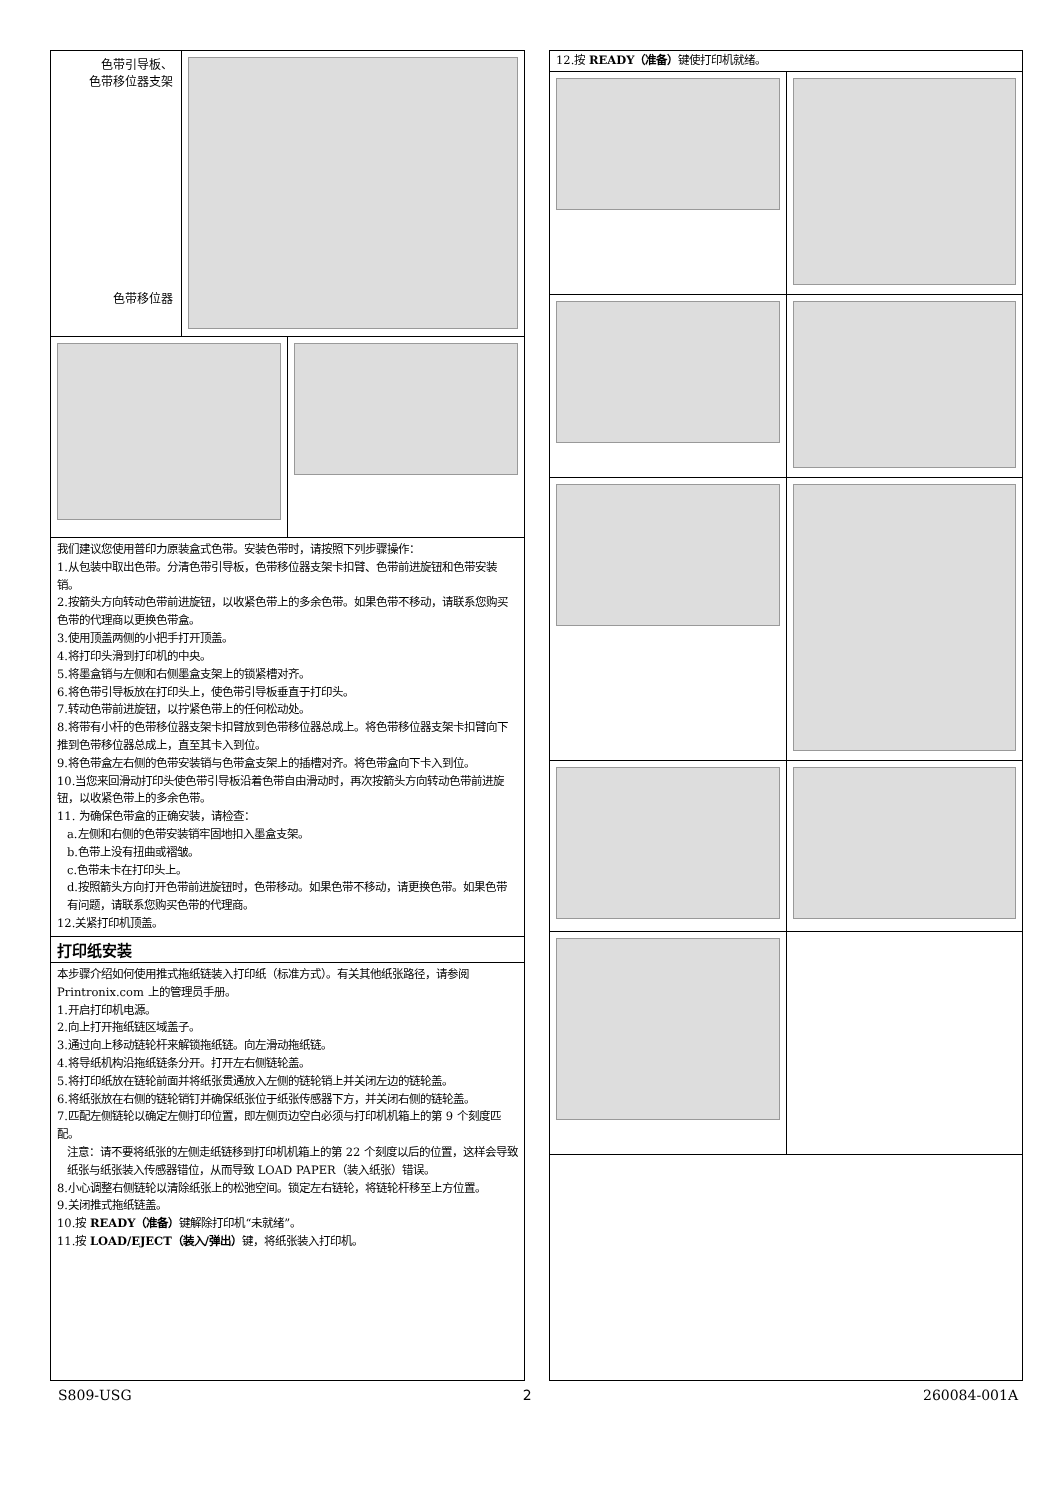色带引导板、
色带移位器支架
色带移位器
我们建议您使用普印力原装盒式色带。安装色带时，请按照下列步骤操作：
1.从包装中取出色带。分清色带引导板，色带移位器支架卡扣臂、色带前进旋钮和色带安装销。
2.按箭头方向转动色带前进旋钮，以收紧色带上的多余色带。如果色带不移动，请联系您购买色带的代理商以更换色带盒。
3.使用顶盖两侧的小把手打开顶盖。
4.将打印头滑到打印机的中央。
5.将墨盒销与左侧和右侧墨盒支架上的锁紧槽对齐。
6.将色带引导板放在打印头上，使色带引导板垂直于打印头。
7.转动色带前进旋钮，以拧紧色带上的任何松动处。
8.将带有小杆的色带移位器支架卡扣臂放到色带移位器总成上。将色带移位器支架卡扣臂向下推到色带移位器总成上，直至其卡入到位。
9.将色带盒左右侧的色带安装销与色带盒支架上的插槽对齐。将色带盒向下卡入到位。
10.当您来回滑动打印头使色带引导板沿着色带自由滑动时，再次按箭头方向转动色带前进旋钮，以收紧色带上的多余色带。
11. 为确保色带盒的正确安装，请检查：
a.左侧和右侧的色带安装销牢固地扣入墨盒支架。
b.色带上没有扭曲或褶皱。
c.色带未卡在打印头上。
d.按照箭头方向打开色带前进旋钮时，色带移动。如果色带不移动，请更换色带。如果色带有问题，请联系您购买色带的代理商。
12.关紧打印机顶盖。
打印纸安装
本步骤介绍如何使用推式拖纸链装入打印纸（标准方式）。有关其他纸张路径，请参阅 Printronix.com 上的管理员手册。
1.开启打印机电源。
2.向上打开拖纸链区域盖子。
3.通过向上移动链轮杆来解锁拖纸链。向左滑动拖纸链。
4.将导纸机构沿拖纸链条分开。打开左右侧链轮盖。
5.将打印纸放在链轮前面并将纸张贯通放入左侧的链轮销上并关闭左边的链轮盖。
6.将纸张放在右侧的链轮销钉并确保纸张位于纸张传感器下方，并关闭右侧的链轮盖。
7.匹配左侧链轮以确定左侧打印位置，即左侧页边空白必须与打印机机箱上的第 9 个刻度匹配。
注意：请不要将纸张的左侧走纸链移到打印机机箱上的第 22 个刻度以后的位置，这样会导致纸张与纸张装入传感器错位，从而导致 LOAD PAPER（装入纸张）错误。
8.小心调整右侧链轮以清除纸张上的松弛空间。锁定左右链轮，将链轮杆移至上方位置。
9.关闭推式拖纸链盖。
10.按 READY（准备）键解除打印机“未就绪”。
11.按 LOAD/EJECT（装入/弹出）键，将纸张装入打印机。
12.按 READY（准备）键使打印机就绪。
S809-USG 2 260084-001A